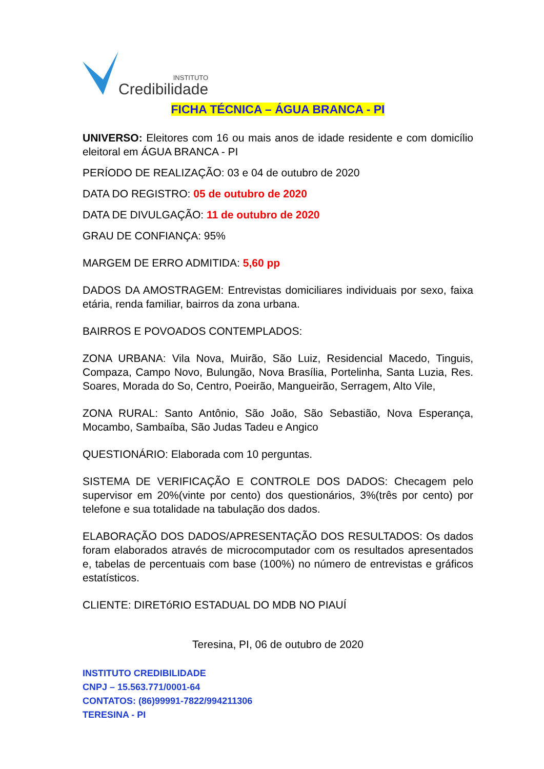INSTITUTO
Credibilidade
FICHA TÉCNICA – ÁGUA BRANCA - PI
UNIVERSO: Eleitores com 16 ou mais anos de idade residente e com domicílio eleitoral em ÁGUA BRANCA - PI
PERÍODO DE REALIZAÇÃO: 03 e 04 de outubro de 2020
DATA DO REGISTRO: 05 de outubro de 2020
DATA DE DIVULGAÇÃO: 11 de outubro de 2020
GRAU DE CONFIANÇA: 95%
MARGEM DE ERRO ADMITIDA: 5,60 pp
DADOS DA AMOSTRAGEM: Entrevistas domiciliares individuais por sexo, faixa etária, renda familiar, bairros da zona urbana.
BAIRROS E POVOADOS CONTEMPLADOS:
ZONA URBANA: Vila Nova, Muirão, São Luiz, Residencial Macedo, Tinguis, Compaza, Campo Novo, Bulungão, Nova Brasília, Portelinha, Santa Luzia, Res. Soares, Morada do So, Centro, Poeirão, Mangueirão, Serragem, Alto Vile,
ZONA RURAL: Santo Antônio, São João, São Sebastião, Nova Esperança, Mocambo, Sambaíba, São Judas Tadeu e Angico
QUESTIONÁRIO: Elaborada com 10 perguntas.
SISTEMA DE VERIFICAÇÃO E CONTROLE DOS DADOS: Checagem pelo supervisor em 20%(vinte por cento) dos questionários, 3%(três por cento) por telefone e sua totalidade na tabulação dos dados.
ELABORAÇÃO DOS DADOS/APRESENTAÇÃO DOS RESULTADOS: Os dados foram elaborados através de microcomputador com os resultados apresentados e, tabelas de percentuais com base (100%) no número de entrevistas e gráficos estatísticos.
CLIENTE: DIRETóRIO ESTADUAL DO MDB NO PIAUÍ
Teresina, PI, 06 de outubro de 2020
INSTITUTO CREDIBILIDADE
CNPJ – 15.563.771/0001-64
CONTATOS: (86)99991-7822/994211306
TERESINA - PI